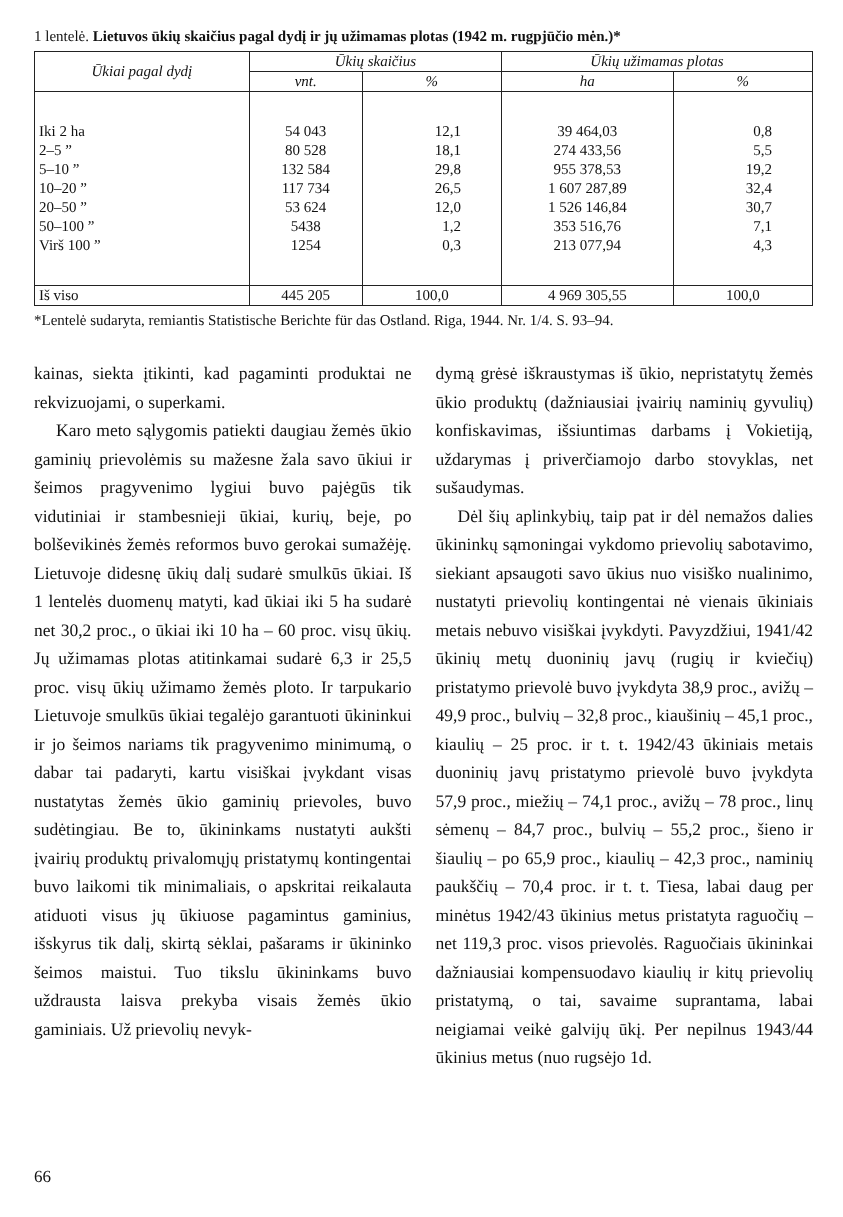1 lentelė. Lietuvos ūkių skaičius pagal dydį ir jų užimamas plotas (1942 m. rugpjūčio mėn.)*
| Ūkiai pagal dydį | Ūkių skaičius | | Ūkių užimamas plotas | |
| --- | --- | --- | --- | --- |
| | vnt. | % | ha | % |
| Iki 2 ha | 54 043 | 12,1 | 39 464,03 | 0,8 |
| 2–5 ” | 80 528 | 18,1 | 274 433,56 | 5,5 |
| 5–10 ” | 132 584 | 29,8 | 955 378,53 | 19,2 |
| 10–20 ” | 117 734 | 26,5 | 1 607 287,89 | 32,4 |
| 20–50 ” | 53 624 | 12,0 | 1 526 146,84 | 30,7 |
| 50–100 ” | 5438 | 1,2 | 353 516,76 | 7,1 |
| Virš 100 ” | 1254 | 0,3 | 213 077,94 | 4,3 |
| Iš viso | 445 205 | 100,0 | 4 969 305,55 | 100,0 |
*Lentelė sudaryta, remiantis Statistische Berichte für das Ostland. Riga, 1944. Nr. 1/4. S. 93–94.
kainas, siekta įtikinti, kad pagaminti produktai ne rekvizuojami, o superkami.
Karo meto sąlygomis patiekti daugiau žemės ūkio gaminių prievolėmis su mažesne žala savo ūkiui ir šeimos pragyvenimo lygiui buvo pajėgūs tik vidutiniai ir stambesnieji ūkiai, kurių, beje, po bolševikinės žemės reformos buvo gerokai sumažėję. Lietuvoje didesnę ūkių dalį sudarė smulkūs ūkiai. Iš 1 lentelės duomenų matyti, kad ūkiai iki 5 ha sudarė net 30,2 proc., o ūkiai iki 10 ha – 60 proc. visų ūkių. Jų užimamas plotas atitinkamai sudarė 6,3 ir 25,5 proc. visų ūkių užimamo žemės ploto. Ir tarpukario Lietuvoje smulkūs ūkiai tegalėjo garantuoti ūkininkui ir jo šeimos nariams tik pragyvenimo minimumą, o dabar tai padaryti, kartu visiškai įvykdant visas nustatytas žemės ūkio gaminių prievoles, buvo sudėtingiau. Be to, ūkininkams nustatyti aukšti įvairių produktų privalomųjų pristatymų kontingentai buvo laikomi tik minimaliais, o apskritai reikalauta atiduoti visus jų ūkiuose pagamintus gaminius, išskyrus tik dalį, skirtą sėklai, pašarams ir ūkininko šeimos maistui. Tuo tikslu ūkininkams buvo uždrausta laisva prekyba visais žemės ūkio gaminiais. Už prievolių nevyk-
dymą grėsė iškraustymas iš ūkio, nepristatytų žemės ūkio produktų (dažniausiai įvairių naminių gyvulių) konfiskavimas, išsiuntimas darbams į Vokietiją, uždarymas į priverčiamojo darbo stovyklas, net sušaudymas.
Dėl šių aplinkybių, taip pat ir dėl nemažos dalies ūkininkų sąmoningai vykdomo prievolių sabotavimo, siekiant apsaugoti savo ūkius nuo visiško nualinimo, nustatyti prievolių kontingentai nė vienais ūkiniais metais nebuvo visiškai įvykdyti. Pavyzdžiui, 1941/42 ūkinių metų duoninių javų (rugių ir kviečių) pristatymo prievolė buvo įvykdyta 38,9 proc., avižų – 49,9 proc., bulvių – 32,8 proc., kiaušinių – 45,1 proc., kiaulių – 25 proc. ir t. t. 1942/43 ūkiniais metais duoninių javų pristatymo prievolė buvo įvykdyta 57,9 proc., miežių – 74,1 proc., avižų – 78 proc., linų sėmenų – 84,7 proc., bulvių – 55,2 proc., šieno ir šiaulių – po 65,9 proc., kiaulių – 42,3 proc., naminių paukščių – 70,4 proc. ir t. t. Tiesa, labai daug per minėtus 1942/43 ūkinius metus pristatyta raguočių – net 119,3 proc. visos prievolės. Raguočiais ūkininkai dažniausiai kompensuodavo kiaulių ir kitų prievolių pristatymą, o tai, savaime suprantama, labai neigiamai veikė galvijų ūkį. Per nepilnus 1943/44 ūkinius metus (nuo rugsėjo 1d.
66